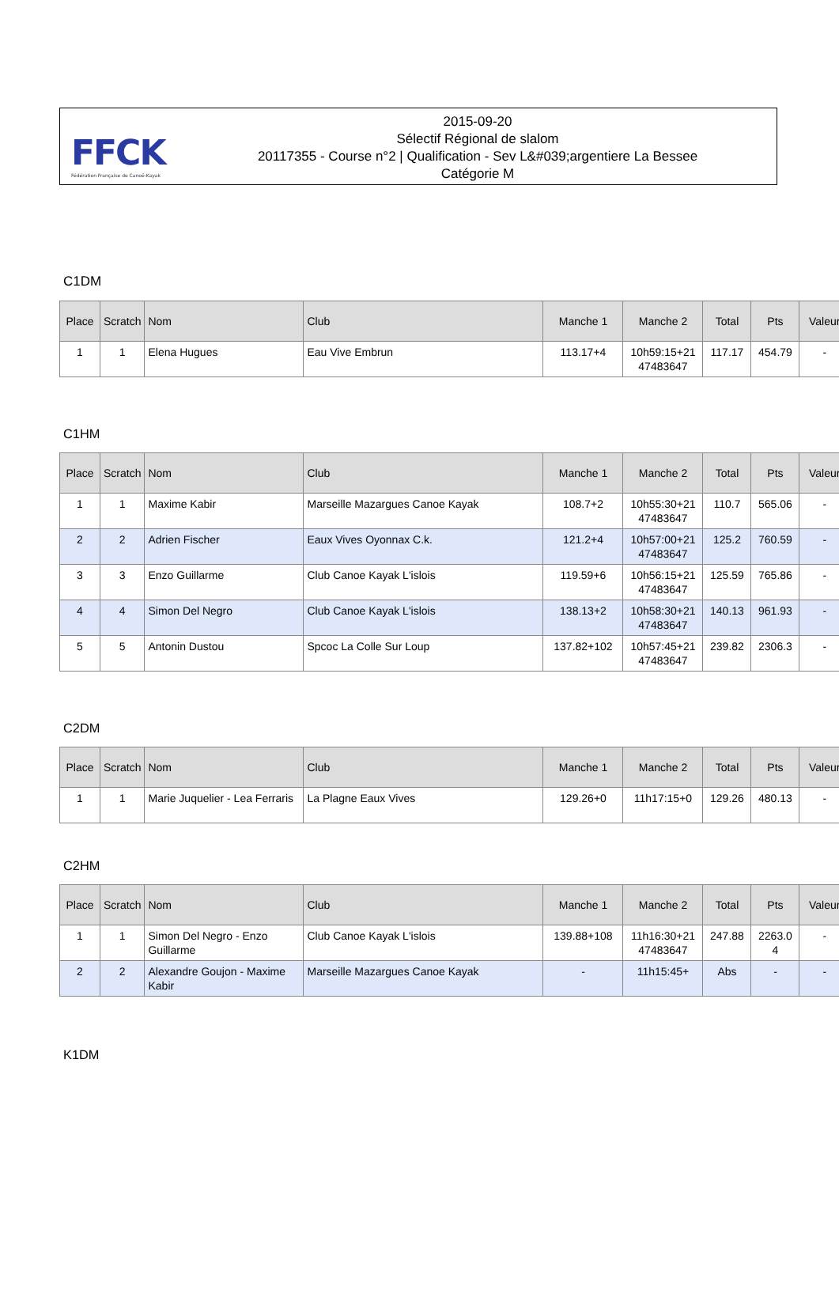FFCK
Fédération Française de Canoë-Kayak
2015-09-20
Sélectif Régional de slalom
20117355 - Course n°2 | Qualification - Sev L&#039;argentiere La Bessee
Catégorie M
C1DM
| Place | Scratch | Nom | Club | Manche 1 | Manche 2 | Total | Pts | Valeur |
| --- | --- | --- | --- | --- | --- | --- | --- | --- |
| 1 | 1 | Elena Hugues | Eau Vive Embrun | 113.17+4 | 10h59:15+21 47483647 | 117.17 | 454.79 | - |
C1HM
| Place | Scratch | Nom | Club | Manche 1 | Manche 2 | Total | Pts | Valeur |
| --- | --- | --- | --- | --- | --- | --- | --- | --- |
| 1 | 1 | Maxime Kabir | Marseille Mazargues Canoe Kayak | 108.7+2 | 10h55:30+21 47483647 | 110.7 | 565.06 | - |
| 2 | 2 | Adrien Fischer | Eaux Vives Oyonnax C.k. | 121.2+4 | 10h57:00+21 47483647 | 125.2 | 760.59 | - |
| 3 | 3 | Enzo Guillarme | Club Canoe Kayak L'islois | 119.59+6 | 10h56:15+21 47483647 | 125.59 | 765.86 | - |
| 4 | 4 | Simon Del Negro | Club Canoe Kayak L'islois | 138.13+2 | 10h58:30+21 47483647 | 140.13 | 961.93 | - |
| 5 | 5 | Antonin Dustou | Spcoc La Colle Sur Loup | 137.82+102 | 10h57:45+21 47483647 | 239.82 | 2306.3 | - |
C2DM
| Place | Scratch | Nom | Club | Manche 1 | Manche 2 | Total | Pts | Valeur |
| --- | --- | --- | --- | --- | --- | --- | --- | --- |
| 1 | 1 | Marie Juquelier - Lea Ferraris | La Plagne Eaux Vives | 129.26+0 | 11h17:15+0 | 129.26 | 480.13 | - |
C2HM
| Place | Scratch | Nom | Club | Manche 1 | Manche 2 | Total | Pts | Valeur |
| --- | --- | --- | --- | --- | --- | --- | --- | --- |
| 1 | 1 | Simon Del Negro - Enzo Guillarme | Club Canoe Kayak L'islois | 139.88+108 | 11h16:30+21 47483647 | 247.88 | 2263.0 4 | - |
| 2 | 2 | Alexandre Goujon - Maxime Kabir | Marseille Mazargues Canoe Kayak | - | 11h15:45+ | Abs | - | - |
K1DM